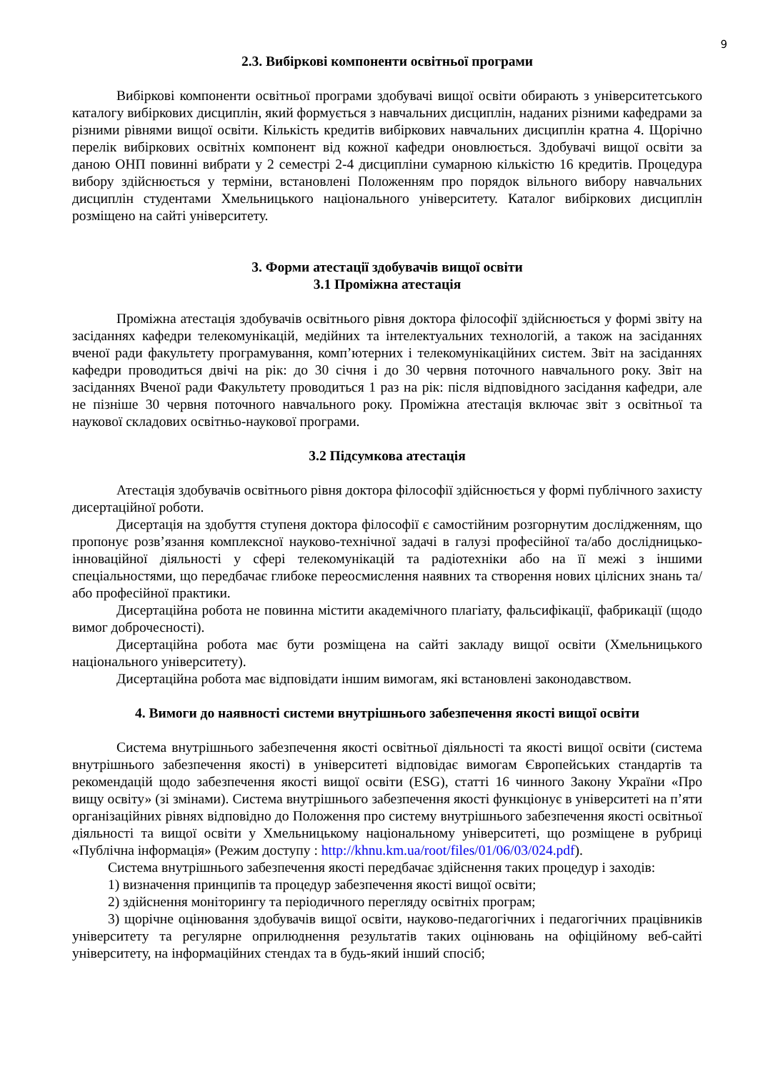9
2.3. Вибіркові компоненти освітньої програми
Вибіркові компоненти освітньої програми здобувачі вищої освіти обирають з університетського каталогу вибіркових дисциплін, який формується з навчальних дисциплін, наданих різними кафедрами за різними рівнями вищої освіти. Кількість кредитів вибіркових навчальних дисциплін кратна 4. Щорічно перелік вибіркових освітніх компонент від кожної кафедри оновлюється. Здобувачі вищої освіти за даною ОНП повинні вибрати у 2 семестрі 2-4 дисципліни сумарною кількістю 16 кредитів. Процедура вибору здійснюється у терміни, встановлені Положенням про порядок вільного вибору навчальних дисциплін студентами Хмельницького національного університету. Каталог вибіркових дисциплін розміщено на сайті університету.
3. Форми атестації здобувачів вищої освіти
3.1 Проміжна атестація
Проміжна атестація здобувачів освітнього рівня доктора філософії здійснюється у формі звіту на засіданнях кафедри телекомунікацій, медійних та інтелектуальних технологій, а також на засіданнях вченої ради факультету програмування, комп’ютерних і телекомунікаційних систем. Звіт на засіданнях кафедри проводиться двічі на рік: до 30 січня і до 30 червня поточного навчального року. Звіт на засіданнях Вченої ради Факультету проводиться 1 раз на рік: після відповідного засідання кафедри, але не пізніше 30 червня поточного навчального року. Проміжна атестація включає звіт з освітньої та наукової складових освітньо-наукової програми.
3.2 Підсумкова атестація
Атестація здобувачів освітнього рівня доктора філософії здійснюється у формі публічного захисту дисертаційної роботи.
Дисертація на здобуття ступеня доктора філософії є самостійним розгорнутим дослідженням, що пропонує розв’язання комплексної науково-технічної задачі в галузі професійної та/або дослідницько-інноваційної діяльності у сфері телекомунікацій та радіотехніки або на її межі з іншими спеціальностями, що передбачає глибоке переосмислення наявних та створення нових цілісних знань та/або професійної практики.
Дисертаційна робота не повинна містити академічного плагіату, фальсифікації, фабрикації (щодо вимог доброчесності).
Дисертаційна робота має бути розміщена на сайті закладу вищої освіти (Хмельницького національного університету).
Дисертаційна робота має відповідати іншим вимогам, які встановлені законодавством.
4. Вимоги до наявності системи внутрішнього забезпечення якості вищої освіти
Система внутрішнього забезпечення якості освітньої діяльності та якості вищої освіти (система внутрішнього забезпечення якості) в університеті відповідає вимогам Європейських стандартів та рекомендацій щодо забезпечення якості вищої освіти (ESG), статті 16 чинного Закону України «Про вищу освіту» (зі змінами). Система внутрішнього забезпечення якості функціонує в університеті на п’яти організаційних рівнях відповідно до Положення про систему внутрішнього забезпечення якості освітньої діяльності та вищої освіти у Хмельницькому національному університеті, що розміщене в рубриці «Публічна інформація» (Режим доступу : http://khnu.km.ua/root/files/01/06/03/024.pdf).
Система внутрішнього забезпечення якості передбачає здійснення таких процедур і заходів:
1) визначення принципів та процедур забезпечення якості вищої освіти;
2) здійснення моніторингу та періодичного перегляду освітніх програм;
3) щорічне оцінювання здобувачів вищої освіти, науково-педагогічних і педагогічних працівників університету та регулярне оприлюднення результатів таких оцінювань на офіційному веб-сайті університету, на інформаційних стендах та в будь-який інший спосіб;